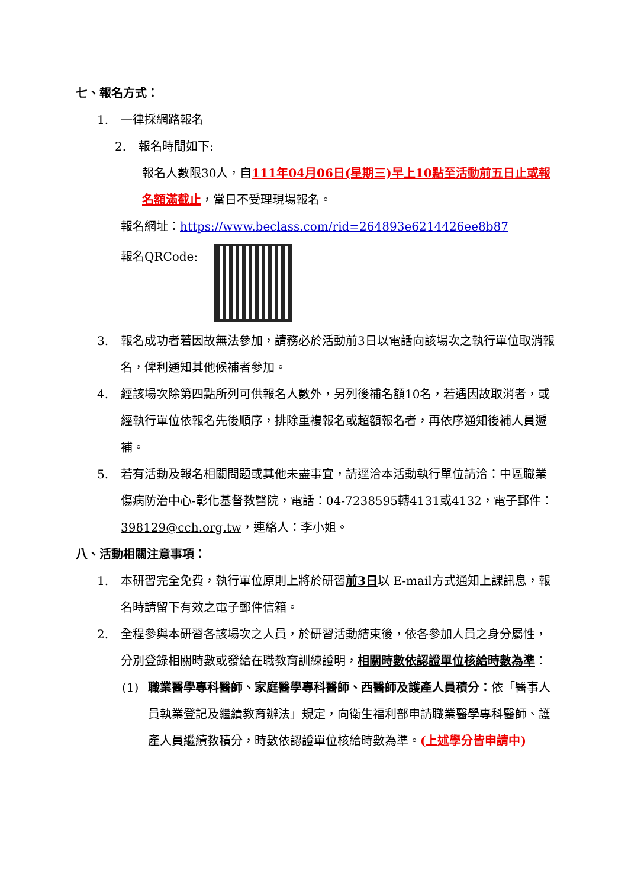七、報名方式：
1. 一律採網路報名
2. 報名時間如下:
報名人數限30人，自111年04月06日(星期三)早上10點至活動前五日止或報名額滿截止，當日不受理現場報名。
報名網址：https://www.beclass.com/rid=264893e6214426ee8b87
報名QRCode:
3. 報名成功者若因故無法參加，請務必於活動前3日以電話向該場次之執行單位取消報名，俾利通知其他候補者參加。
4. 經該場次除第四點所列可供報名人數外，另列後補名額10名，若遇因故取消者，或經執行單位依報名先後順序，排除重複報名或超額報名者，再依序通知後補人員遞補。
5. 若有活動及報名相關問題或其他未盡事宜，請逕洽本活動執行單位請洽：中區職業傷病防治中心-彰化基督教醫院，電話：04-7238595轉4131或4132，電子郵件：398129@cch.org.tw，連絡人：李小姐。
八、活動相關注意事項：
1. 本研習完全免費，執行單位原則上將於研習前3日以 E-mail方式通知上課訊息，報名時請留下有效之電子郵件信箱。
2. 全程參與本研習各該場次之人員，於研習活動結束後，依各參加人員之身分屬性，分別登錄相關時數或發給在職教育訓練證明，相關時數依認證單位核給時數為準：
(1) 職業醫學專科醫師、家庭醫學專科醫師、西醫師及護產人員積分：依「醫事人員執業登記及繼續教育辦法」規定，向衛生福利部申請職業醫學專科醫師、護產人員繼續教積分，時數依認證單位核給時數為準。(上述學分皆申請中)